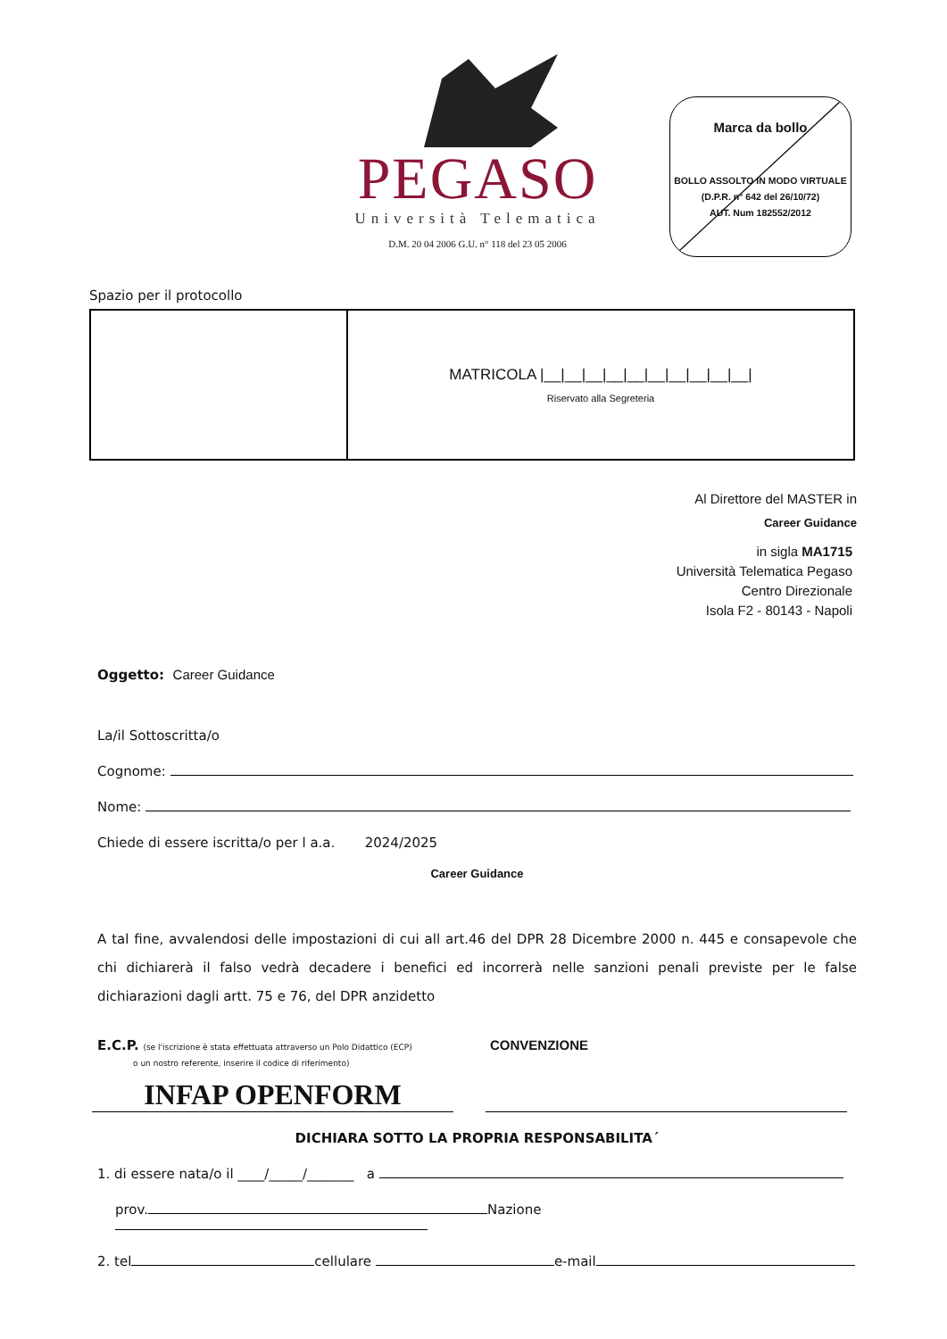PEGASO
Università Telematica
D.M. 20 04 2006 G.U. n° 118 del 23 05 2006
Marca da bollo
BOLLO ASSOLTO IN MODO VIRTUALE
(D.P.R. n° 642 del 26/10/72)
AUT. Num 182552/2012
Spazio per il protocollo
| | MATRICOLA /__/__/__/__/__/__/__/__/__/__/ Riservato alla Segreteria |
Al Direttore del MASTER in
Career Guidance
in sigla MA1715
Università Telematica Pegaso
Centro Direzionale
Isola F2 - 80143 - Napoli
Oggetto: Career Guidance
La/il Sottoscritta/o
Cognome:
Nome:
Chiede di essere iscritta/o per l a.a. 2024/2025
Career Guidance
A tal fine, avvalendosi delle impostazioni di cui all art.46 del DPR 28 Dicembre 2000 n. 445 e consapevole che chi dichiarerà il falso vedrà decadere i benefici ed incorrerà nelle sanzioni penali previste per le false dichiarazioni dagli artt. 75 e 76, del DPR anzidetto
E.C.P. (se l'iscrizione è stata effettuata attraverso un Polo Didattico (ECP)
o un nostro referente, inserire il codice di riferimento)
CONVENZIONE
INFAP OPENFORM
DICHIARA SOTTO LA PROPRIA RESPONSABILITA´
1. di essere nata/o il ____/_____/_______ a
prov. Nazione
2. tel cellulare e-mail